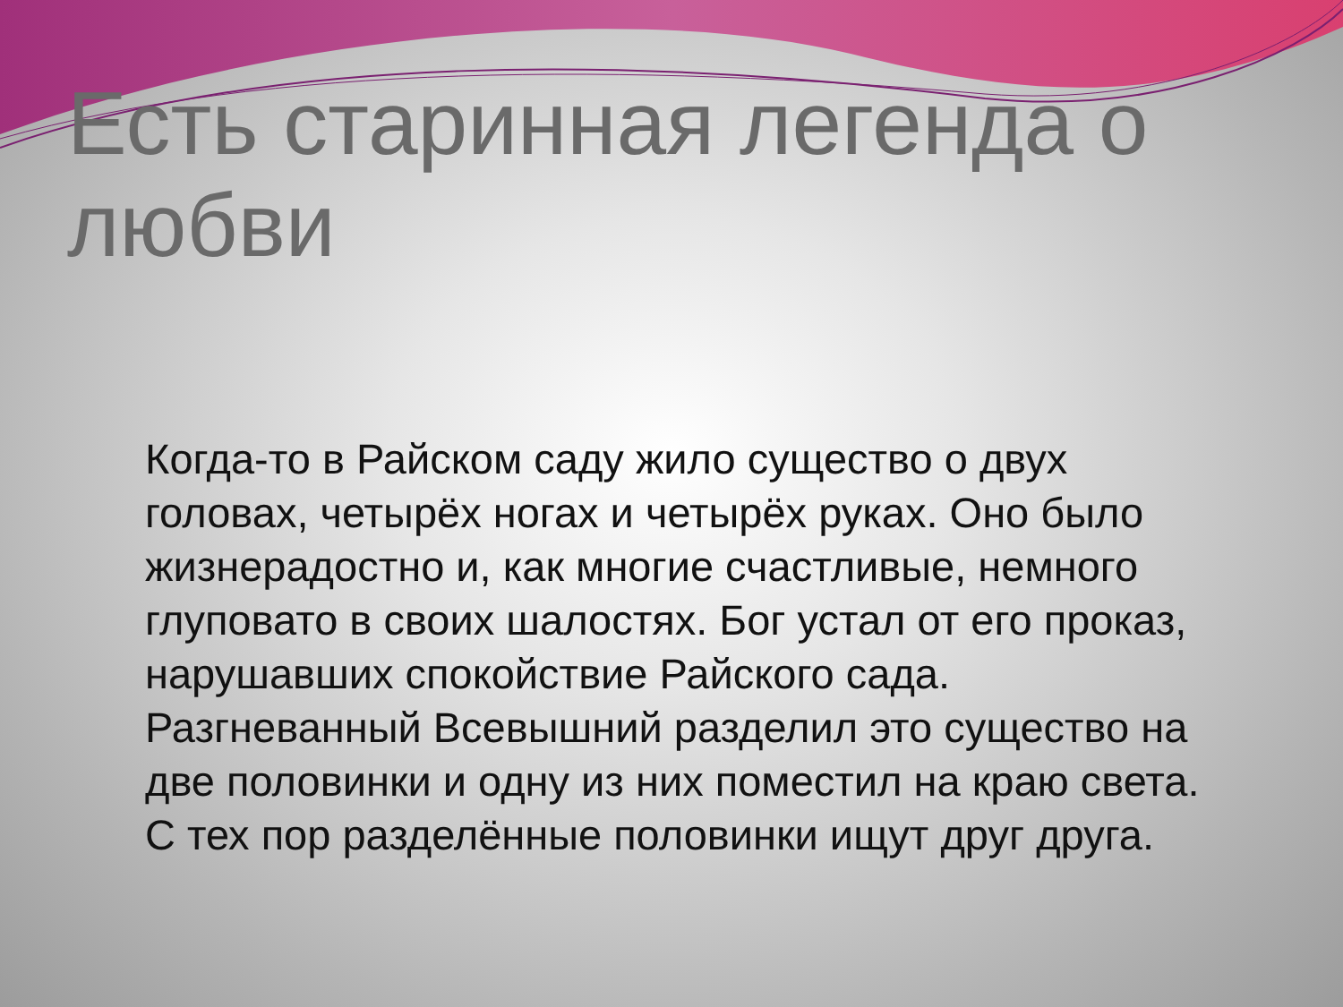Есть старинная легенда о любви
Когда-то в Райском саду жило существо о двух головах, четырёх ногах и четырёх руках. Оно было жизнерадостно и, как многие счастливые, немного глуповато в своих шалостях. Бог устал от его проказ, нарушавших спокойствие Райского сада. Разгневанный Всевышний разделил это существо на две половинки и одну из них поместил на краю света. С тех пор разделённые половинки ищут друг друга.